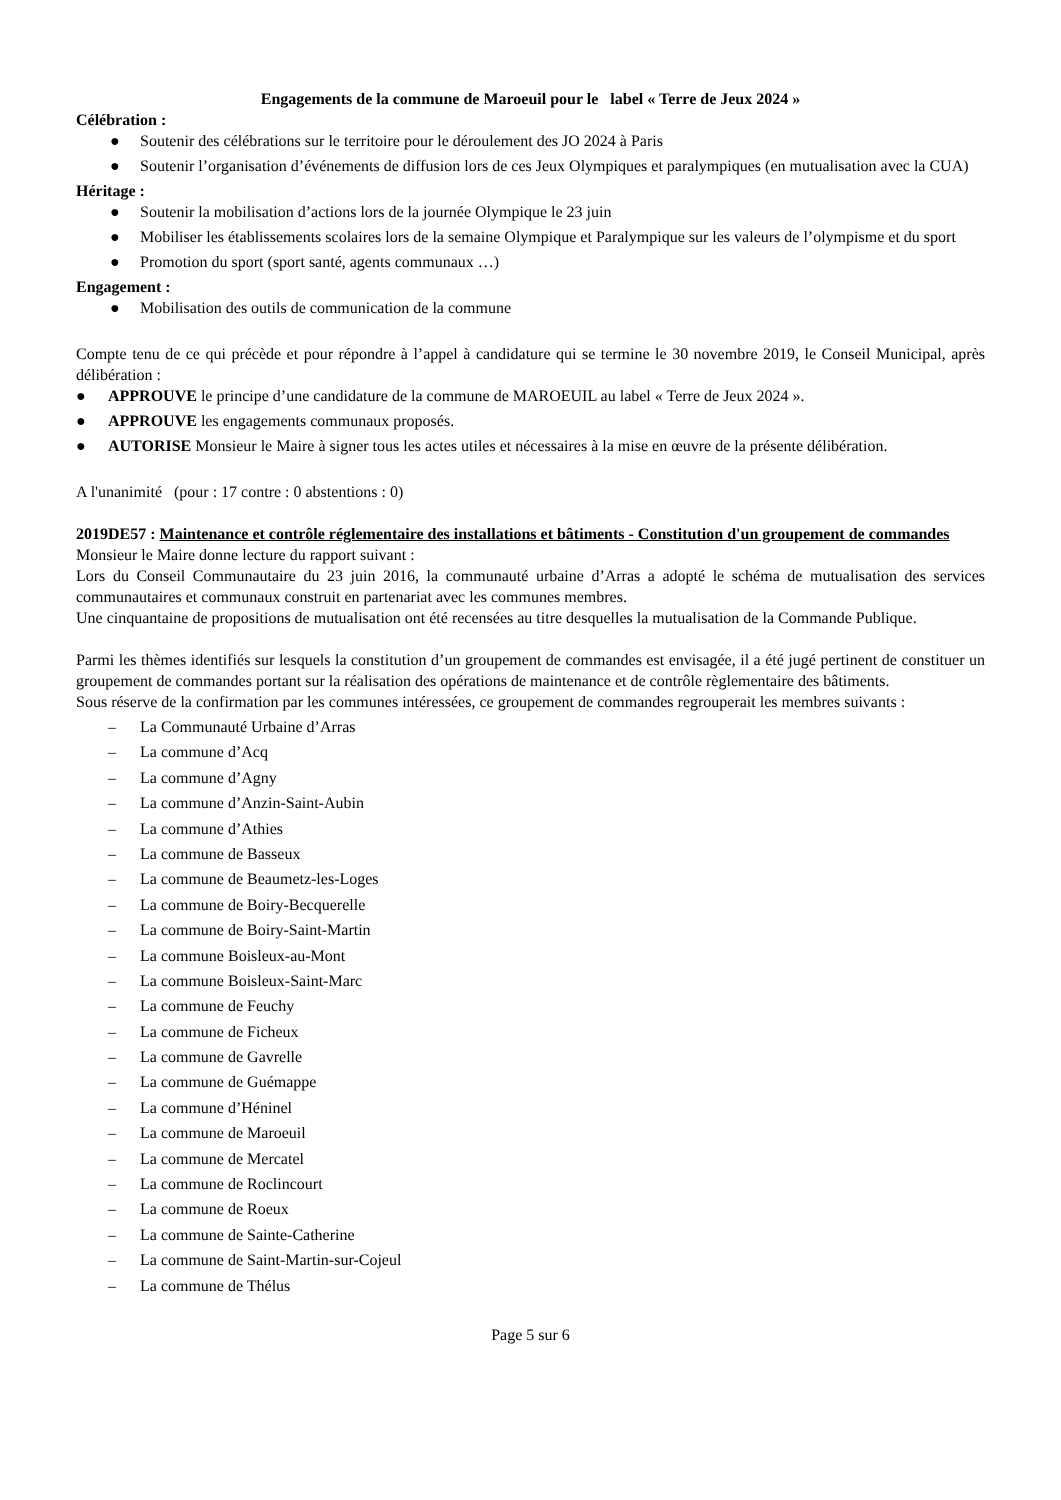Engagements de la commune de Maroeuil pour le label « Terre de Jeux 2024 »
Célébration :
● Soutenir des célébrations sur le territoire pour le déroulement des JO 2024 à Paris
● Soutenir l’organisation d’événements de diffusion lors de ces Jeux Olympiques et paralympiques (en mutualisation avec la CUA)
Héritage :
● Soutenir la mobilisation d’actions lors de la journée Olympique le 23 juin
● Mobiliser les établissements scolaires lors de la semaine Olympique et Paralympique sur les valeurs de l’olympisme et du sport
● Promotion du sport (sport santé, agents communaux …)
Engagement :
● Mobilisation des outils de communication de la commune
Compte tenu de ce qui précède et pour répondre à l’appel à candidature qui se termine le 30 novembre 2019, le Conseil Municipal, après délibération :
● APPROUVE le principe d’une candidature de la commune de MAROEUIL au label « Terre de Jeux 2024 ».
● APPROUVE les engagements communaux proposés.
● AUTORISE Monsieur le Maire à signer tous les actes utiles et nécessaires à la mise en œuvre de la présente délibération.
A l'unanimité (pour : 17 contre : 0 abstentions : 0)
2019DE57 : Maintenance et contrôle réglementaire des installations et bâtiments - Constitution d'un groupement de commandes
Monsieur le Maire donne lecture du rapport suivant :
Lors du Conseil Communautaire du 23 juin 2016, la communauté urbaine d’Arras a adopté le schéma de mutualisation des services communautaires et communaux construit en partenariat avec les communes membres.
Une cinquantaine de propositions de mutualisation ont été recensées au titre desquelles la mutualisation de la Commande Publique.
Parmi les thèmes identifiés sur lesquels la constitution d’un groupement de commandes est envisagée, il a été jugé pertinent de constituer un groupement de commandes portant sur la réalisation des opérations de maintenance et de contrôle règlementaire des bâtiments.
Sous réserve de la confirmation par les communes intéressées, ce groupement de commandes regrouperait les membres suivants :
– La Communauté Urbaine d’Arras
– La commune d’Acq
– La commune d’Agny
– La commune d’Anzin-Saint-Aubin
– La commune d’Athies
– La commune de Basseux
– La commune de Beaumetz-les-Loges
– La commune de Boiry-Becquerelle
– La commune de Boiry-Saint-Martin
– La commune Boisleux-au-Mont
– La commune Boisleux-Saint-Marc
– La commune de Feuchy
– La commune de Ficheux
– La commune de Gavrelle
– La commune de Guémappe
– La commune d’Héninel
– La commune de Maroeuil
– La commune de Mercatel
– La commune de Roclincourt
– La commune de Roeux
– La commune de Sainte-Catherine
– La commune de Saint-Martin-sur-Cojeul
– La commune de Thélus
Page 5 sur 6